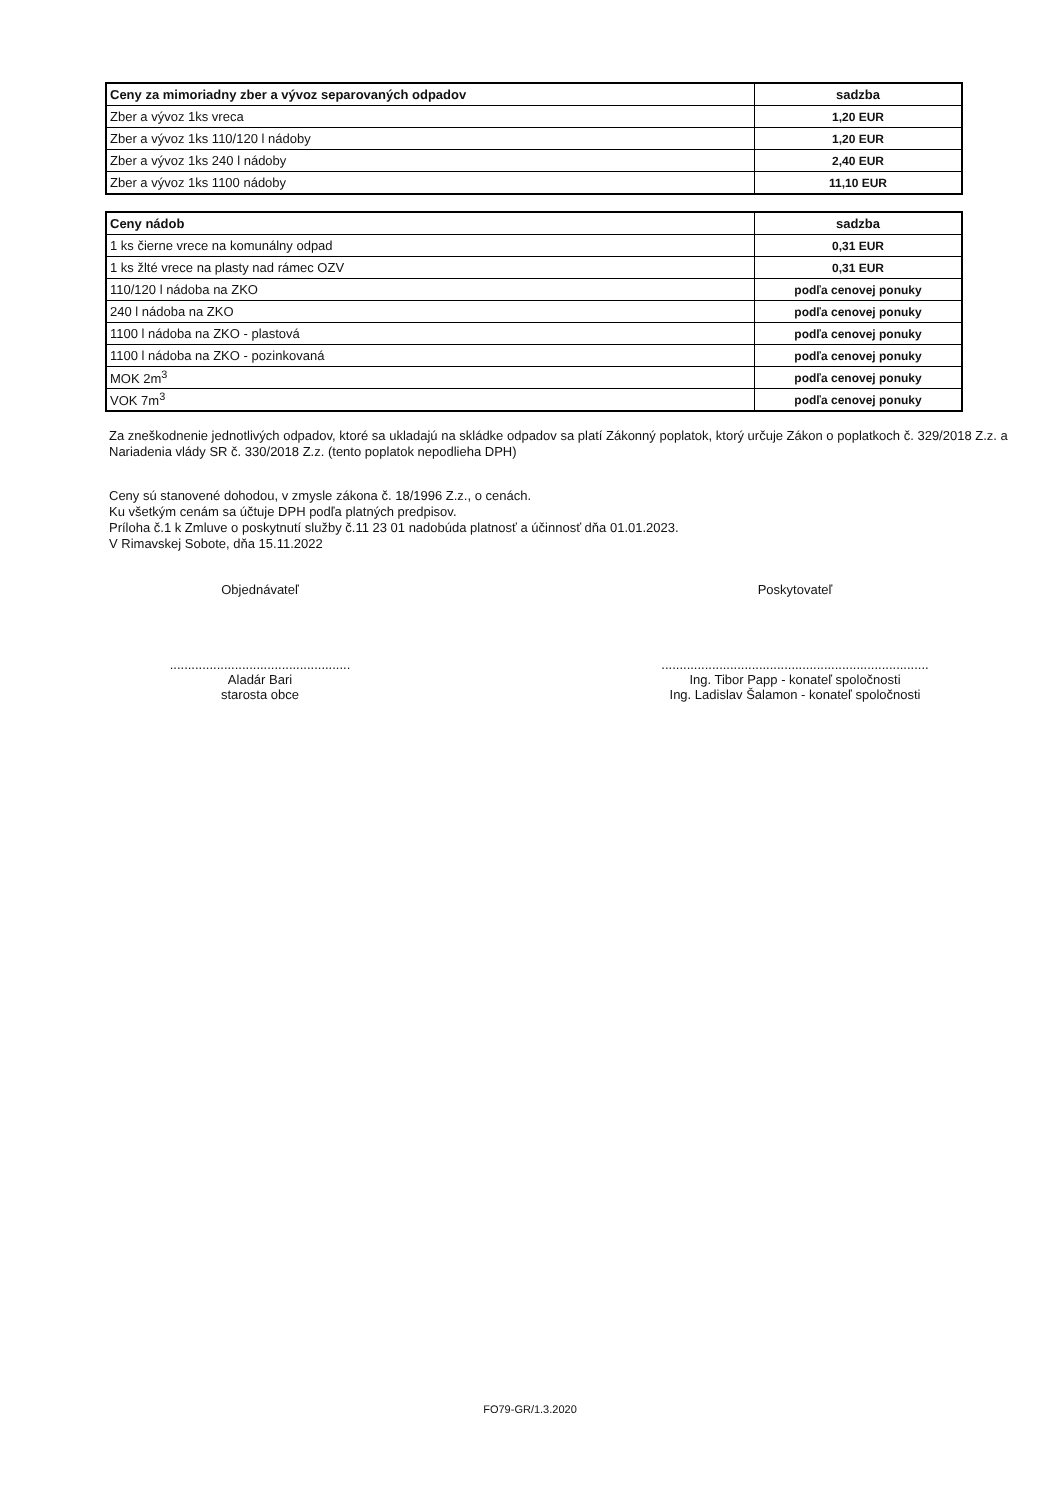| Ceny za mimoriadny zber a vývoz separovaných odpadov | sadzba |
| --- | --- |
| Zber a vývoz 1ks vreca | 1,20 EUR |
| Zber a vývoz 1ks 110/120 l nádoby | 1,20 EUR |
| Zber a vývoz 1ks 240 l nádoby | 2,40 EUR |
| Zber a vývoz 1ks 1100 nádoby | 11,10 EUR |
| Ceny nádob | sadzba |
| --- | --- |
| 1 ks čierne vrece na komunálny odpad | 0,31 EUR |
| 1 ks žlté vrece na plasty nad rámec OZV | 0,31 EUR |
| 110/120 l nádoba na ZKO | podľa cenovej ponuky |
| 240 l nádoba na ZKO | podľa cenovej ponuky |
| 1100 l nádoba na ZKO - plastová | podľa cenovej ponuky |
| 1100 l nádoba na ZKO - pozinkovaná | podľa cenovej ponuky |
| MOK 2m<sup>3</sup> | podľa cenovej ponuky |
| VOK 7m<sup>3</sup> | podľa cenovej ponuky |
Za zneškodnenie jednotlivých odpadov, ktoré sa ukladajú na skládke odpadov sa platí Zákonný poplatok, ktorý určuje Zákon o poplatkoch č. 329/2018 Z.z. a Nariadenia vlády SR č. 330/2018 Z.z. (tento poplatok nepodlieha DPH)
Ceny sú stanovené dohodou, v zmysle zákona č. 18/1996 Z.z., o cenách.
Ku všetkým cenám sa účtuje DPH podľa platných predpisov.
Príloha č.1 k Zmluve o poskytnutí služby č.11 23 01 nadobúda platnosť a účinnosť dňa 01.01.2023.
V Rimavskej Sobote, dňa 15.11.2022
Objednávateľ
..................................................
Aladár Bari
starosta obce
Poskytovateľ
..........................................................................
Ing. Tibor Papp - konateľ spoločnosti
Ing. Ladislav Šalamon - konateľ spoločnosti
FO79-GR/1.3.2020